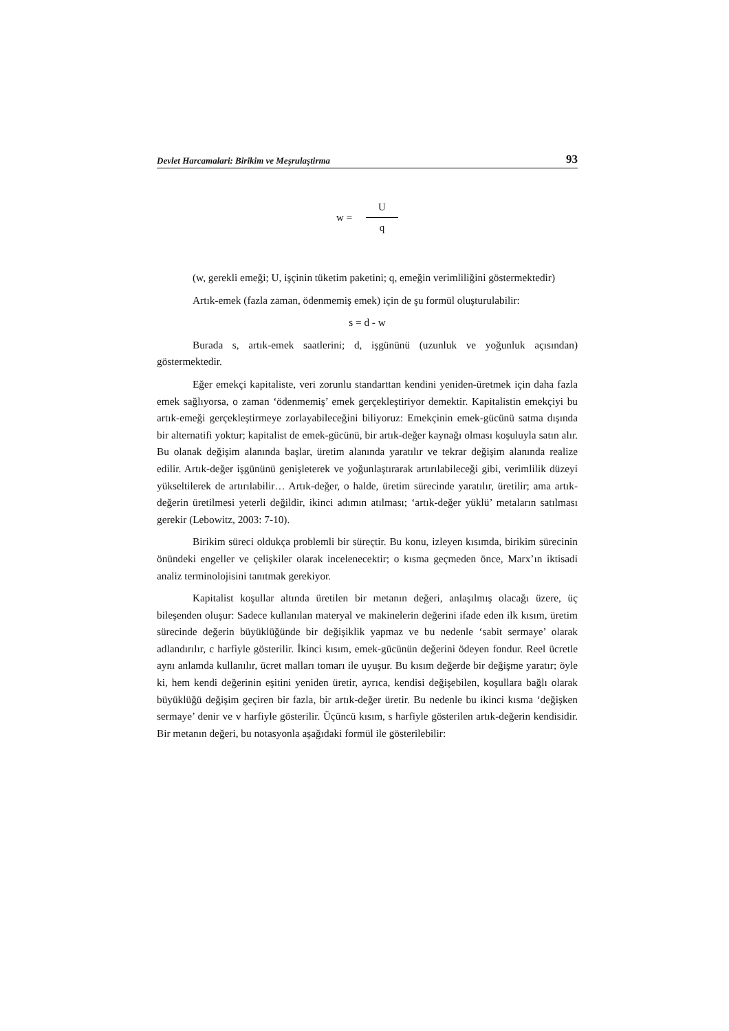Devlet Harcamalari: Birikim ve Meşrulaştirma 93
w =
U
q
(w, gerekli emeği; U, işçinin tüketim paketini; q, emeğin verimliliğini göstermektedir)
Artık-emek (fazla zaman, ödenmemiş emek) için de şu formül oluşturulabilir:
s = d - w
Burada s, artık-emek saatlerini; d, işgününü (uzunluk ve yoğunluk açısından) göstermektedir.
Eğer emekçi kapitaliste, veri zorunlu standarttan kendini yeniden-üretmek için daha fazla emek sağlıyorsa, o zaman ‘ödenmemiş’ emek gerçekleştiriyor demektir. Kapitalistin emekçiyi bu artık-emeği gerçekleştirmeye zorlayabileceğini biliyoruz: Emekçinin emek-gücünü satma dışında bir alternatifi yoktur; kapitalist de emek-gücünü, bir artık-değer kaynağı olması koşuluyla satın alır. Bu olanak değişim alanında başlar, üretim alanında yaratılır ve tekrar değişim alanında realize edilir. Artık-değer işgününü genişleterek ve yoğunlaştırarak artırılabileceği gibi, verimlilik düzeyi yükseltilerek de artırılabilir… Artık-değer, o halde, üretim sürecinde yaratılır, üretilir; ama artık-değerin üretilmesi yeterli değildir, ikinci adımın atılması; ‘artık-değer yüklü’ metaların satılması gerekir (Lebowitz, 2003: 7-10).
Birikim süreci oldukça problemli bir süreçtir. Bu konu, izleyen kısımda, birikim sürecinin önündeki engeller ve çelişkiler olarak incelenecektir; o kısma geçmeden önce, Marx’ın iktisadi analiz terminolojisini tanıtmak gerekiyor.
Kapitalist koşullar altında üretilen bir metanın değeri, anlaşılmış olacağı üzere, üç bileşenden oluşur: Sadece kullanılan materyal ve makinelerin değerini ifade eden ilk kısım, üretim sürecinde değerin büyüklüğünde bir değişiklik yapmaz ve bu nedenle ‘sabit sermaye’ olarak adlandırılır, c harfiyle gösterilir. İkinci kısım, emek-gücünün değerini ödeyen fondur. Reel ücretle aynı anlamda kullanılır, ücret malları tomarı ile uyuşur. Bu kısım değerde bir değişme yaratır; öyle ki, hem kendi değerinin eşitini yeniden üretir, ayrıca, kendisi değişebilen, koşullara bağlı olarak büyüklüğü değişim geçiren bir fazla, bir artık-değer üretir. Bu nedenle bu ikinci kısma ‘değişken sermaye’ denir ve v harfiyle gösterilir. Üçüncü kısım, s harfiyle gösterilen artık-değerin kendisidir. Bir metanın değeri, bu notasyonla aşağıdaki formül ile gösterilebilir: